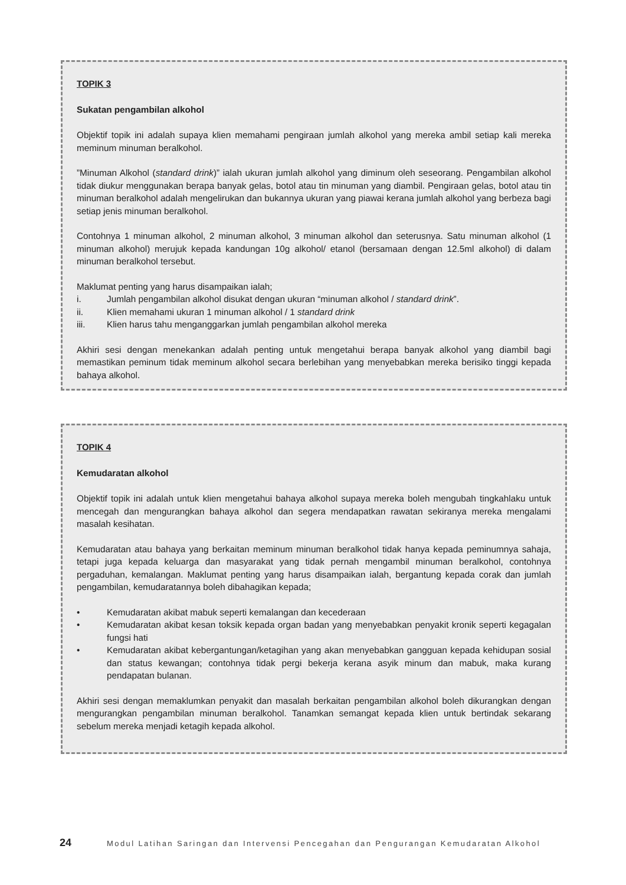TOPIK 3
Sukatan pengambilan alkohol
Objektif topik ini adalah supaya klien memahami pengiraan jumlah alkohol yang mereka ambil setiap kali mereka meminum minuman beralkohol.
”Minuman Alkohol (standard drink)” ialah ukuran jumlah alkohol yang diminum oleh seseorang. Pengambilan alkohol tidak diukur menggunakan berapa banyak gelas, botol atau tin minuman yang diambil. Pengiraan gelas, botol atau tin minuman beralkohol adalah mengelirukan dan bukannya ukuran yang piawai kerana jumlah alkohol yang berbeza bagi setiap jenis minuman beralkohol.
Contohnya 1 minuman alkohol, 2 minuman alkohol, 3 minuman alkohol dan seterusnya. Satu minuman alkohol (1 minuman alkohol) merujuk kepada kandungan 10g alkohol/ etanol (bersamaan dengan 12.5ml alkohol) di dalam minuman beralkohol tersebut.
Maklumat penting yang harus disampaikan ialah;
i. Jumlah pengambilan alkohol disukat dengan ukuran “minuman alkohol / standard drink”.
ii. Klien memahami ukuran 1 minuman alkohol / 1 standard drink
iii. Klien harus tahu menganggarkan jumlah pengambilan alkohol mereka
Akhiri sesi dengan menekankan adalah penting untuk mengetahui berapa banyak alkohol yang diambil bagi memastikan peminum tidak meminum alkohol secara berlebihan yang menyebabkan mereka berisiko tinggi kepada bahaya alkohol.
TOPIK 4
Kemudaratan alkohol
Objektif topik ini adalah untuk klien mengetahui bahaya alkohol supaya mereka boleh mengubah tingkahlaku untuk mencegah dan mengurangkan bahaya alkohol dan segera mendapatkan rawatan sekiranya mereka mengalami masalah kesihatan.
Kemudaratan atau bahaya yang berkaitan meminum minuman beralkohol tidak hanya kepada peminumnya sahaja, tetapi juga kepada keluarga dan masyarakat yang tidak pernah mengambil minuman beralkohol, contohnya pergaduhan, kemalangan. Maklumat penting yang harus disampaikan ialah, bergantung kepada corak dan jumlah pengambilan, kemudaratannya boleh dibahagikan kepada;
• Kemudaratan akibat mabuk seperti kemalangan dan kecederaan
• Kemudaratan akibat kesan toksik kepada organ badan yang menyebabkan penyakit kronik seperti kegagalan fungsi hati
• Kemudaratan akibat kebergantungan/ketagihan yang akan menyebabkan gangguan kepada kehidupan sosial dan status kewangan; contohnya tidak pergi bekerja kerana asyik minum dan mabuk, maka kurang pendapatan bulanan.
Akhiri sesi dengan memaklumkan penyakit dan masalah berkaitan pengambilan alkohol boleh dikurangkan dengan mengurangkan pengambilan minuman beralkohol. Tanamkan semangat kepada klien untuk bertindak sekarang sebelum mereka menjadi ketagih kepada alkohol.
24 Modul Latihan Saringan dan Intervensi Pencegahan dan Pengurangan Kemudaratan Alkohol